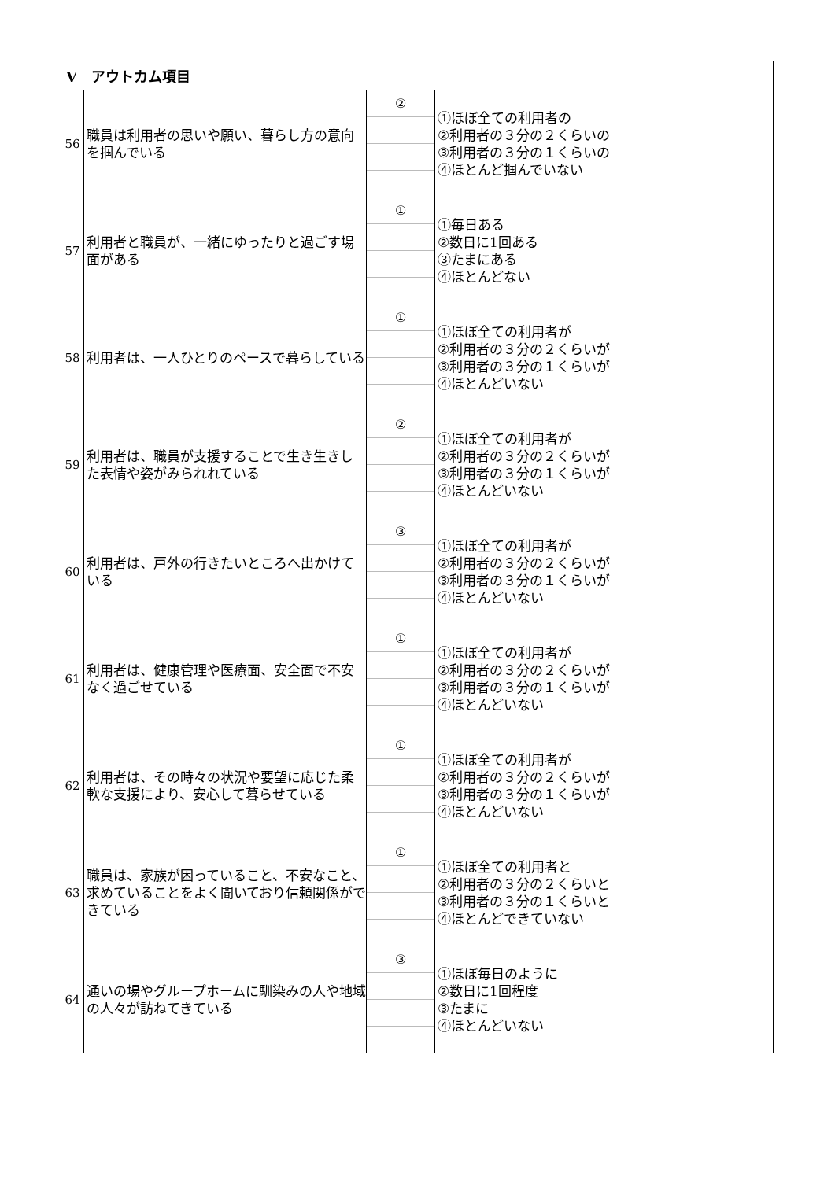| Ⅴ アウトカム項目 | | | |
| --- | --- | --- | --- |
| 56 | 職員は利用者の思いや願い、暮らし方の意向を掴んでいる | ② | ①ほぼ全ての利用者の ②利用者の３分の２くらいの ③利用者の３分の１くらいの ④ほとんど掴んでいない |
| 57 | 利用者と職員が、一緒にゆったりと過ごす場面がある | ① | ①毎日ある ②数日に1回ある ③たまにある ④ほとんどない |
| 58 | 利用者は、一人ひとりのペースで暮らしている | ① | ①ほぼ全ての利用者が ②利用者の３分の２くらいが ③利用者の３分の１くらいが ④ほとんどいない |
| 59 | 利用者は、職員が支援することで生き生きした表情や姿がみられれている | ② | ①ほぼ全ての利用者が ②利用者の３分の２くらいが ③利用者の３分の１くらいが ④ほとんどいない |
| 60 | 利用者は、戸外の行きたいところへ出かけている | ③ | ①ほぼ全ての利用者が ②利用者の３分の２くらいが ③利用者の３分の１くらいが ④ほとんどいない |
| 61 | 利用者は、健康管理や医療面、安全面で不安なく過ごせている | ① | ①ほぼ全ての利用者が ②利用者の３分の２くらいが ③利用者の３分の１くらいが ④ほとんどいない |
| 62 | 利用者は、その時々の状況や要望に応じた柔軟な支援により、安心して暮らせている | ① | ①ほぼ全ての利用者が ②利用者の３分の２くらいが ③利用者の３分の１くらいが ④ほとんどいない |
| 63 | 職員は、家族が困っていること、不安なこと、求めていることをよく聞いており信頼関係ができている | ① | ①ほぼ全ての利用者と ②利用者の３分の２くらいと ③利用者の３分の１くらいと ④ほとんどできていない |
| 64 | 通いの場やグループホームに馴染みの人や地域の人々が訪ねてきている | ③ | ①ほぼ毎日のように ②数日に1回程度 ③たまに ④ほとんどいない |